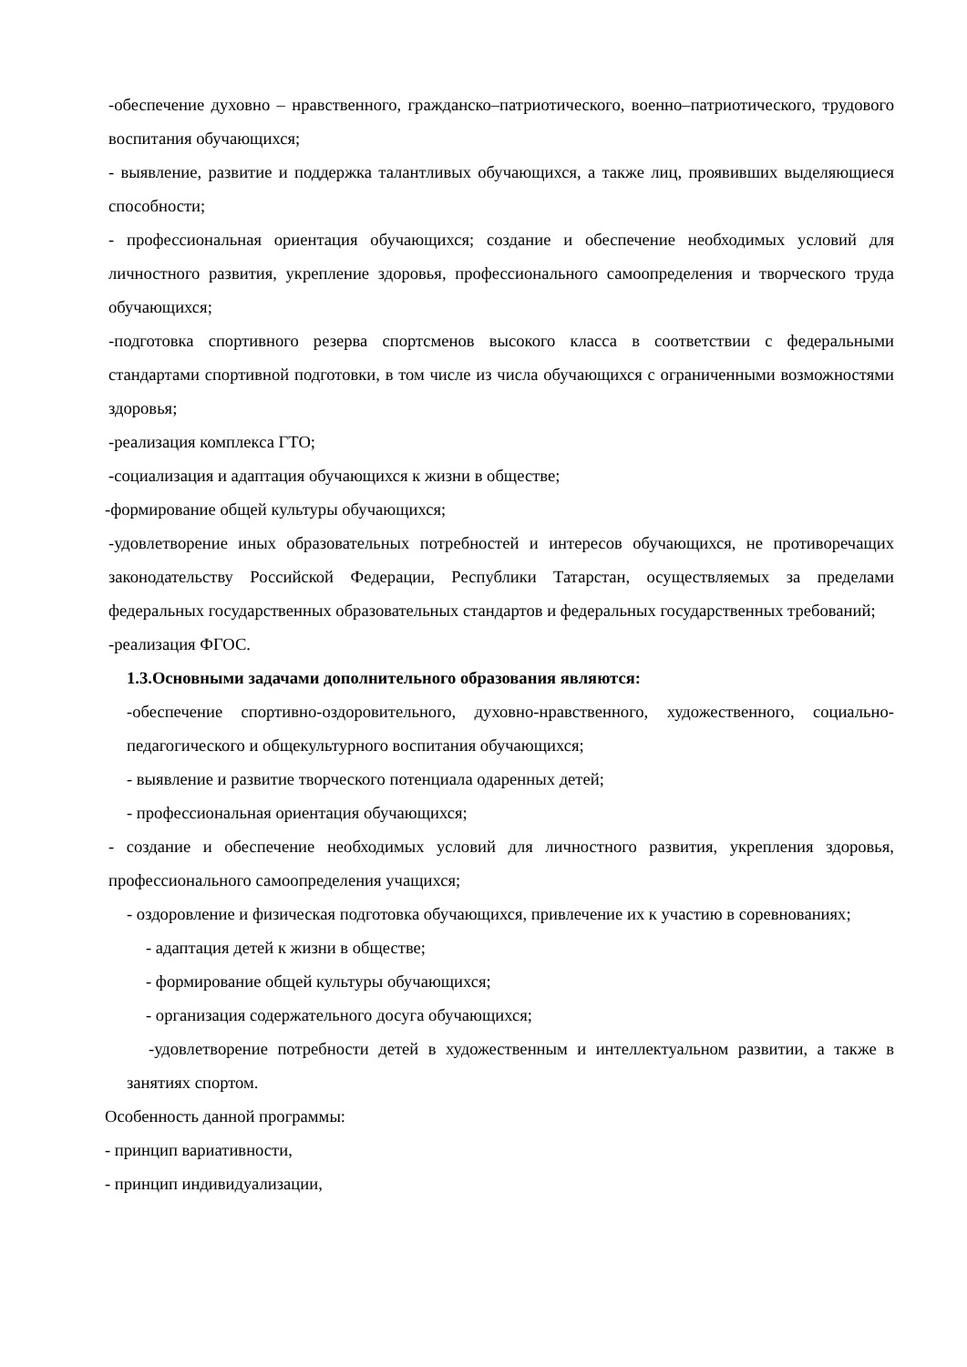-обеспечение духовно – нравственного, гражданско–патриотического, военно–патриотического, трудового воспитания обучающихся;
- выявление, развитие и поддержка талантливых обучающихся, а также лиц, проявивших выделяющиеся способности;
- профессиональная ориентация обучающихся; создание и обеспечение необходимых условий для личностного развития, укрепление здоровья, профессионального самоопределения и творческого труда обучающихся;
-подготовка спортивного резерва спортсменов высокого класса в соответствии с федеральными стандартами спортивной подготовки, в том числе из числа обучающихся с ограниченными возможностями здоровья;
-реализация комплекса ГТО;
-социализация и адаптация обучающихся к жизни в обществе;
-формирование общей культуры обучающихся;
-удовлетворение иных образовательных потребностей и интересов обучающихся, не противоречащих законодательству Российской Федерации, Республики Татарстан, осуществляемых за пределами федеральных государственных образовательных стандартов и федеральных государственных требований;
-реализация ФГОС.
1.3.Основными задачами дополнительного образования являются:
-обеспечение спортивно-оздоровительного, духовно-нравственного, художественного, социально-педагогического и общекультурного воспитания обучающихся;
- выявление и развитие творческого потенциала одаренных детей;
- профессиональная ориентация обучающихся;
- создание и обеспечение необходимых условий для личностного развития, укрепления здоровья, профессионального самоопределения учащихся;
- оздоровление и физическая подготовка обучающихся, привлечение их к участию в соревнованиях;
- адаптация детей к жизни в обществе;
- формирование общей культуры обучающихся;
- организация содержательного досуга обучающихся;
-удовлетворение потребности детей в художественным и интеллектуальном развитии, а также в занятиях спортом.
Особенность данной программы:
- принцип вариативности,
- принцип индивидуализации,